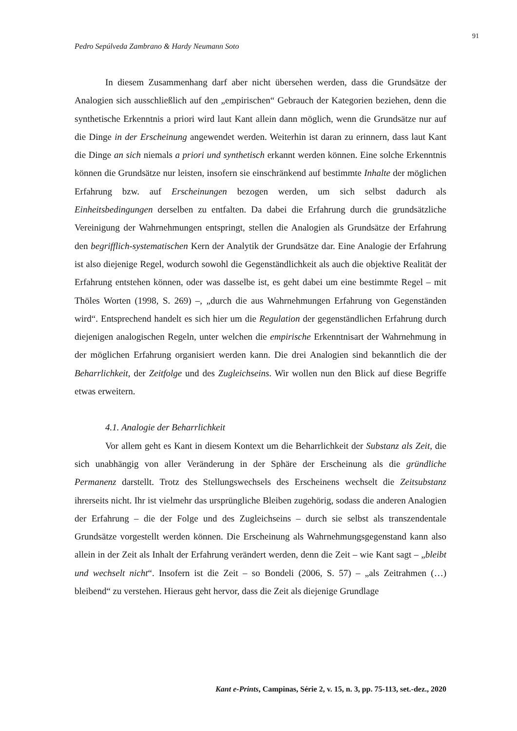91
Pedro Sepúlveda Zambrano & Hardy Neumann Soto
In diesem Zusammenhang darf aber nicht übersehen werden, dass die Grundsätze der Analogien sich ausschließlich auf den „empirischen“ Gebrauch der Kategorien beziehen, denn die synthetische Erkenntnis a priori wird laut Kant allein dann möglich, wenn die Grundsätze nur auf die Dinge in der Erscheinung angewendet werden. Weiterhin ist daran zu erinnern, dass laut Kant die Dinge an sich niemals a priori und synthetisch erkannt werden können. Eine solche Erkenntnis können die Grundsätze nur leisten, insofern sie einschränkend auf bestimmte Inhalte der möglichen Erfahrung bzw. auf Erscheinungen bezogen werden, um sich selbst dadurch als Einheitsbedingungen derselben zu entfalten. Da dabei die Erfahrung durch die grundsätzliche Vereinigung der Wahrnehmungen entspringt, stellen die Analogien als Grundsätze der Erfahrung den begrifflich-systematischen Kern der Analytik der Grundsätze dar. Eine Analogie der Erfahrung ist also diejenige Regel, wodurch sowohl die Gegenständlichkeit als auch die objektive Realität der Erfahrung entstehen können, oder was dasselbe ist, es geht dabei um eine bestimmte Regel – mit Thöles Worten (1998, S. 269) –, „durch die aus Wahrnehmungen Erfahrung von Gegenständen wird“. Entsprechend handelt es sich hier um die Regulation der gegenständlichen Erfahrung durch diejenigen analogischen Regeln, unter welchen die empirische Erkenntnisart der Wahrnehmung in der möglichen Erfahrung organisiert werden kann. Die drei Analogien sind bekanntlich die der Beharrlichkeit, der Zeitfolge und des Zugleichseins. Wir wollen nun den Blick auf diese Begriffe etwas erweitern.
4.1. Analogie der Beharrlichkeit
Vor allem geht es Kant in diesem Kontext um die Beharrlichkeit der Substanz als Zeit, die sich unabhängig von aller Veränderung in der Sphäre der Erscheinung als die gründliche Permanenz darstellt. Trotz des Stellungswechsels des Erscheinens wechselt die Zeitsubstanz ihrerseits nicht. Ihr ist vielmehr das ursprüngliche Bleiben zugehörig, sodass die anderen Analogien der Erfahrung – die der Folge und des Zugleichseins – durch sie selbst als transzendentale Grundsätze vorgestellt werden können. Die Erscheinung als Wahrnehmungsgegenstand kann also allein in der Zeit als Inhalt der Erfahrung verändert werden, denn die Zeit – wie Kant sagt – „bleibt und wechselt nicht“. Insofern ist die Zeit – so Bondeli (2006, S. 57) – „als Zeitrahmen (…) bleibend“ zu verstehen. Hieraus geht hervor, dass die Zeit als diejenige Grundlage
Kant e-Prints, Campinas, Série 2, v. 15, n. 3, pp. 75-113, set.-dez., 2020